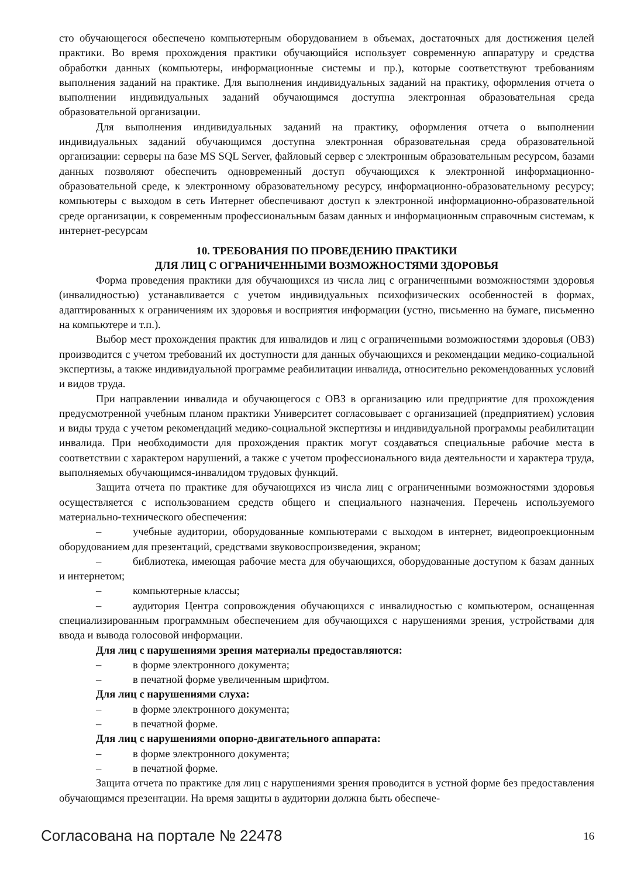сто обучающегося обеспечено компьютерным оборудованием в объемах, достаточных для достижения целей практики. Во время прохождения практики обучающийся использует современную аппаратуру и средства обработки данных (компьютеры, информационные системы и пр.), которые соответствуют требованиям выполнения заданий на практике. Для выполнения индивидуальных заданий на практику, оформления отчета о выполнении индивидуальных заданий обучающимся доступна электронная образовательная среда образовательной организации.
Для выполнения индивидуальных заданий на практику, оформления отчета о выполнении индивидуальных заданий обучающимся доступна электронная образовательная среда образовательной организации: серверы на базе MS SQL Server, файловый сервер с электронным образовательным ресурсом, базами данных позволяют обеспечить одновременный доступ обучающихся к электронной информационно-образовательной среде, к электронному образовательному ресурсу, информационно-образовательному ресурсу; компьютеры с выходом в сеть Интернет обеспечивают доступ к электронной информационно-образовательной среде организации, к современным профессиональным базам данных и информационным справочным системам, к интернет-ресурсам
10. ТРЕБОВАНИЯ ПО ПРОВЕДЕНИЮ ПРАКТИКИ
ДЛЯ ЛИЦ С ОГРАНИЧЕННЫМИ ВОЗМОЖНОСТЯМИ ЗДОРОВЬЯ
Форма проведения практики для обучающихся из числа лиц с ограниченными возможностями здоровья (инвалидностью) устанавливается с учетом индивидуальных психофизических особенностей в формах, адаптированных к ограничениям их здоровья и восприятия информации (устно, письменно на бумаге, письменно на компьютере и т.п.).
Выбор мест прохождения практик для инвалидов и лиц с ограниченными возможностями здоровья (ОВЗ) производится с учетом требований их доступности для данных обучающихся и рекомендации медико-социальной экспертизы, а также индивидуальной программе реабилитации инвалида, относительно рекомендованных условий и видов труда.
При направлении инвалида и обучающегося с ОВЗ в организацию или предприятие для прохождения предусмотренной учебным планом практики Университет согласовывает с организацией (предприятием) условия и виды труда с учетом рекомендаций медико-социальной экспертизы и индивидуальной программы реабилитации инвалида. При необходимости для прохождения практик могут создаваться специальные рабочие места в соответствии с характером нарушений, а также с учетом профессионального вида деятельности и характера труда, выполняемых обучающимся-инвалидом трудовых функций.
Защита отчета по практике для обучающихся из числа лиц с ограниченными возможностями здоровья осуществляется с использованием средств общего и специального назначения. Перечень используемого материально-технического обеспечения:
– учебные аудитории, оборудованные компьютерами с выходом в интернет, видеопроекционным оборудованием для презентаций, средствами звуковоспроизведения, экраном;
– библиотека, имеющая рабочие места для обучающихся, оборудованные доступом к базам данных и интернетом;
– компьютерные классы;
– аудитория Центра сопровождения обучающихся с инвалидностью с компьютером, оснащенная специализированным программным обеспечением для обучающихся с нарушениями зрения, устройствами для ввода и вывода голосовой информации.
Для лиц с нарушениями зрения материалы предоставляются:
– в форме электронного документа;
– в печатной форме увеличенным шрифтом.
Для лиц с нарушениями слуха:
– в форме электронного документа;
– в печатной форме.
Для лиц с нарушениями опорно-двигательного аппарата:
– в форме электронного документа;
– в печатной форме.
Защита отчета по практике для лиц с нарушениями зрения проводится в устной форме без предоставления обучающимся презентации. На время защиты в аудитории должна быть обеспече-
Согласована на портале № 22478 16